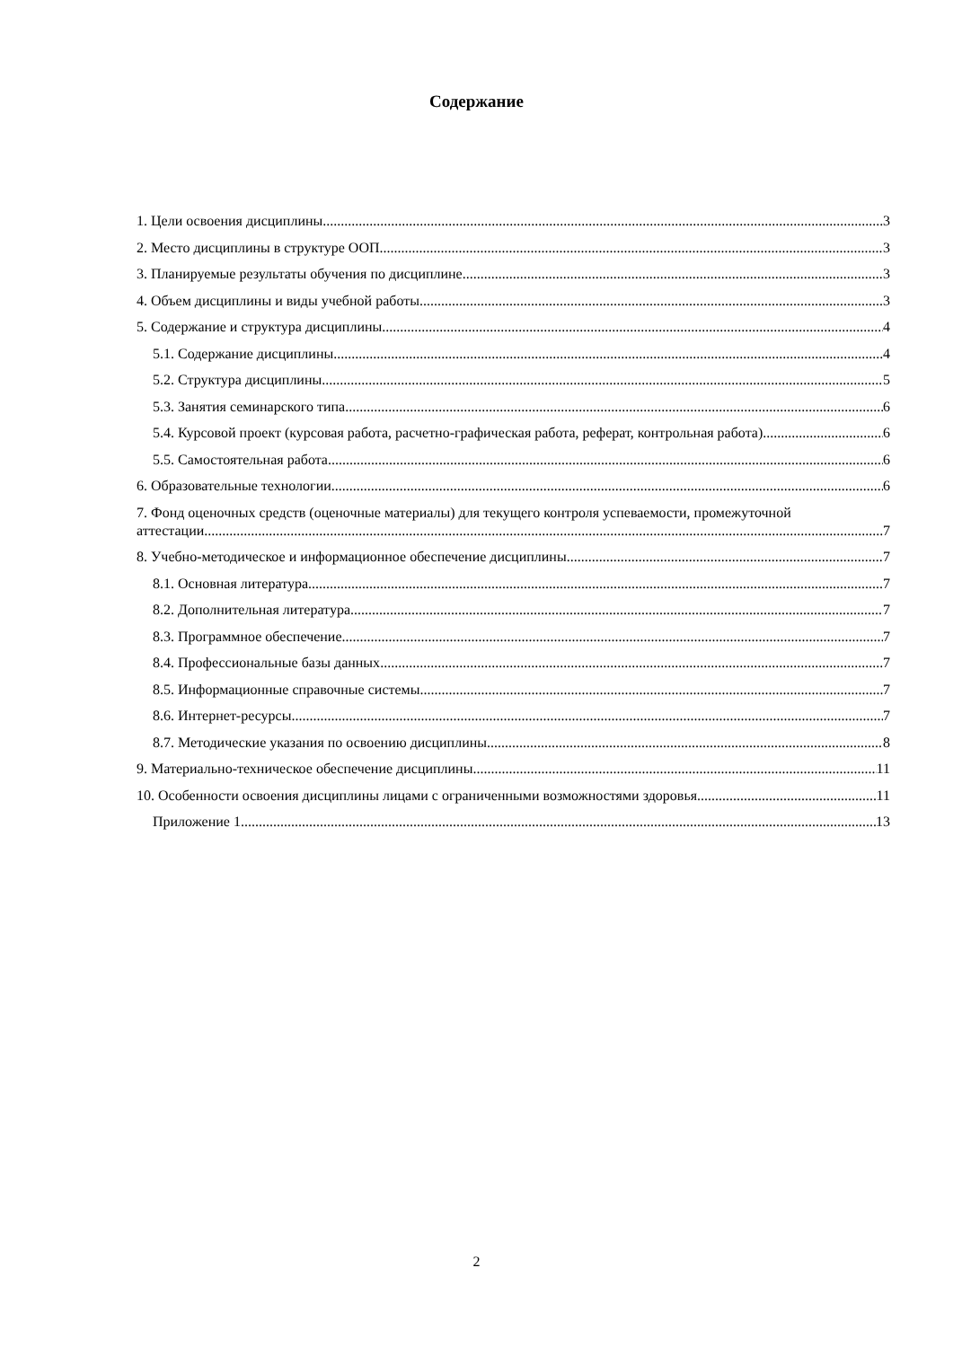Содержание
1. Цели освоения дисциплины 3
2. Место дисциплины в структуре ООП 3
3. Планируемые результаты обучения по дисциплине 3
4. Объем дисциплины и виды учебной работы 3
5. Содержание и структура дисциплины 4
5.1. Содержание дисциплины 4
5.2. Структура дисциплины 5
5.3. Занятия семинарского типа 6
5.4. Курсовой проект (курсовая работа, расчетно-графическая работа, реферат, контрольная работа) 6
5.5. Самостоятельная работа 6
6. Образовательные технологии 6
7. Фонд оценочных средств (оценочные материалы) для текущего контроля успеваемости, промежуточной
аттестации 7
8. Учебно-методическое и информационное обеспечение дисциплины 7
8.1. Основная литература 7
8.2. Дополнительная литература 7
8.3. Программное обеспечение 7
8.4. Профессиональные базы данных 7
8.5. Информационные справочные системы 7
8.6. Интернет-ресурсы 7
8.7. Методические указания по освоению дисциплины 8
9. Материально-техническое обеспечение дисциплины 11
10. Особенности освоения дисциплины лицами с ограниченными возможностями здоровья 11
Приложение 1 13
2